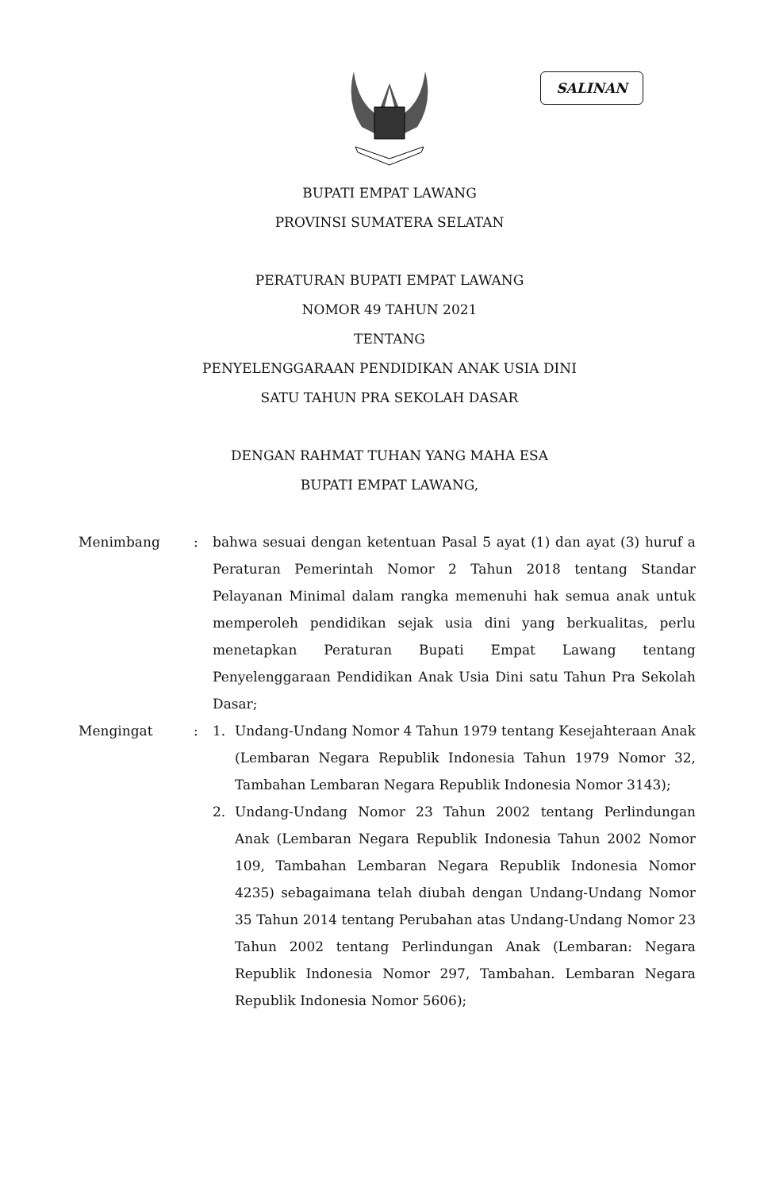SALINAN
BUPATI EMPAT LAWANG
PROVINSI SUMATERA SELATAN
PERATURAN BUPATI EMPAT LAWANG
NOMOR 49 TAHUN 2021
TENTANG
PENYELENGGARAAN PENDIDIKAN ANAK USIA DINI
SATU TAHUN PRA SEKOLAH DASAR
DENGAN RAHMAT TUHAN YANG MAHA ESA
BUPATI EMPAT LAWANG,
Menimbang : bahwa sesuai dengan ketentuan Pasal 5 ayat (1) dan ayat (3) huruf a Peraturan Pemerintah Nomor 2 Tahun 2018 tentang Standar Pelayanan Minimal dalam rangka memenuhi hak semua anak untuk memperoleh pendidikan sejak usia dini yang berkualitas, perlu menetapkan Peraturan Bupati Empat Lawang tentang Penyelenggaraan Pendidikan Anak Usia Dini satu Tahun Pra Sekolah Dasar;
Mengingat : 1. Undang-Undang Nomor 4 Tahun 1979 tentang Kesejahteraan Anak (Lembaran Negara Republik Indonesia Tahun 1979 Nomor 32, Tambahan Lembaran Negara Republik Indonesia Nomor 3143);
2. Undang-Undang Nomor 23 Tahun 2002 tentang Perlindungan Anak (Lembaran Negara Republik Indonesia Tahun 2002 Nomor 109, Tambahan Lembaran Negara Republik Indonesia Nomor 4235) sebagaimana telah diubah dengan Undang-Undang Nomor 35 Tahun 2014 tentang Perubahan atas Undang-Undang Nomor 23 Tahun 2002 tentang Perlindungan Anak (Lembaran: Negara Republik Indonesia Nomor 297, Tambahan. Lembaran Negara Republik Indonesia Nomor 5606);